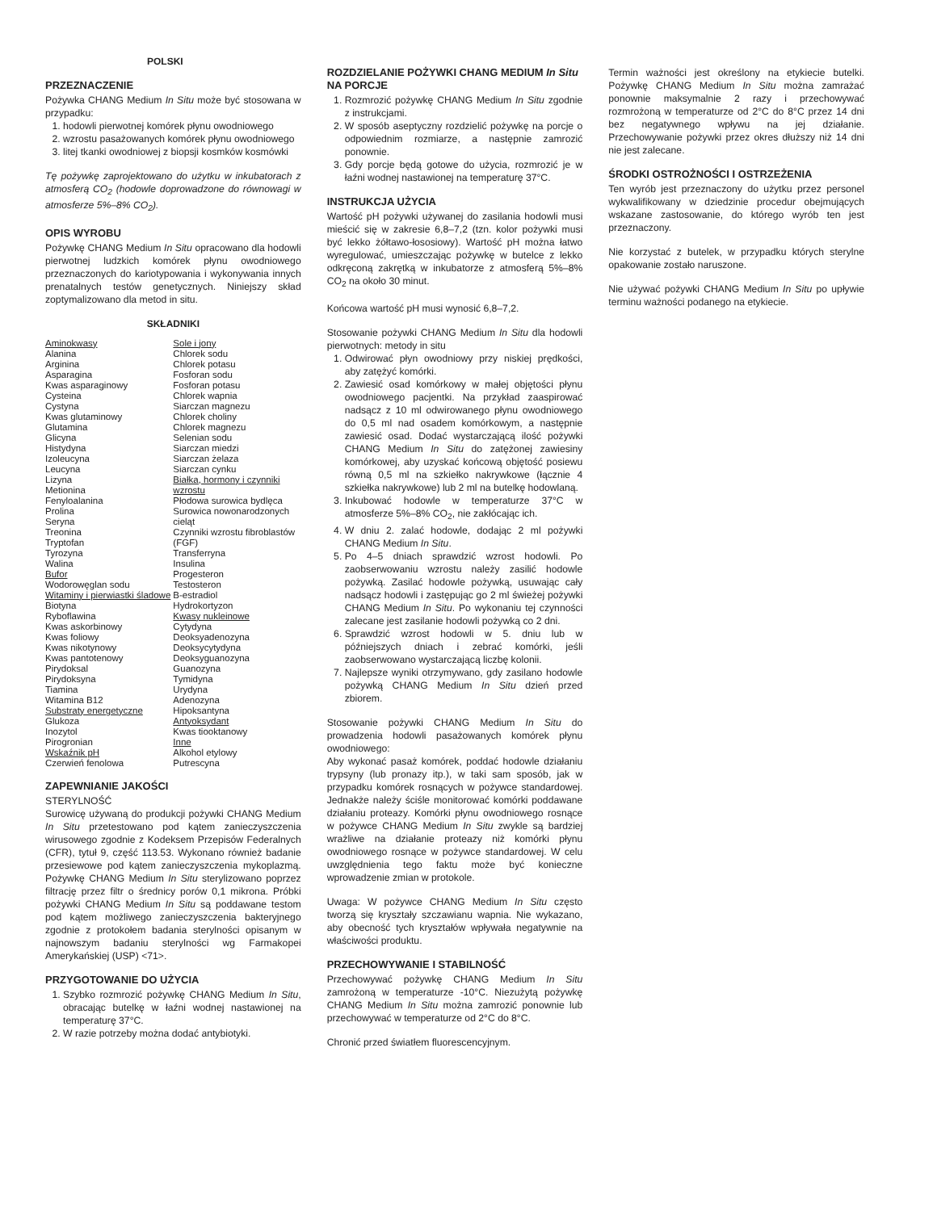POLSKI
PRZEZNACZENIE
Pożywka CHANG Medium In Situ może być stosowana w przypadku:
1. hodowli pierwotnej komórek płynu owodniowego
2. wzrostu pasażowanych komórek płynu owodniowego
3. litej tkanki owodniowej z biopsji kosmków kosmówki
Tę pożywkę zaprojektowano do użytku w inkubatorach z atmosferą CO<sub>2</sub> (hodowle doprowadzone do równowagi w atmosferze 5%–8% CO<sub>2</sub>).
OPIS WYROBU
Pożywkę CHANG Medium In Situ opracowano dla hodowli pierwotnej ludzkich komórek płynu owodniowego przeznaczonych do kariotypowania i wykonywania innych prenatalnych testów genetycznych. Niniejszy skład zoptymalizowano dla metod in situ.
SKŁADNIKI
| Aminokwasy Alanina Arginina Asparagina Kwas asparaginowy Cysteina Cystyna Kwas glutaminowy Glutamina Glicyna Histydyna Izoleucyna Leucyna Lizyna Metionina Fenyloalanina Prolina Seryna Treonina Tryptofan Tyrozyna Walina Bufor Wodorowęglan sodu Witaminy i pierwiastki śladowe Biotyna Ryboflawina Kwas askorbinowy Kwas foliowy Kwas nikotynowy Kwas pantotenowy Pirydoksal Pirydoksyna Tiamina Witamina B12 Substraty energetyczne Glukoza Inozytol Pirogronian Wskaźnik pH Czerwień fenolowa | Sole i jony Chlorek sodu Chlorek potasu Fosforan sodu Fosforan potasu Chlorek wapnia Siarczan magnezu Chlorek choliny Chlorek magnezu Selenian sodu Siarczan miedzi Siarczan żelaza Siarczan cynku Białka, hormony i czynniki wzrostu Płodowa surowica bydlęca Surowica nowonarodzonych cieląt Czynniki wzrostu fibroblastów (FGF) Transferryna Insulina Progesteron Testosteron B-estradiol Hydrokortyzon Kwasy nukleinowe Cytydyna Deoksyadenozyna Deoksycytydyna Deoksyguanozyna Guanozyna Tymidyna Urydyna Adenozyna Hipoksantyna Antyoksydant Kwas tiooktanowy Inne Alkohol etylowy Putrescyna |
ZAPEWNIANIE JAKOŚCI
STERYLNOŚĆ
Surowicę używaną do produkcji pożywki CHANG Medium In Situ przetestowano pod kątem zanieczyszczenia wirusowego zgodnie z Kodeksem Przepisów Federalnych (CFR), tytuł 9, część 113.53. Wykonano również badanie przesiewowe pod kątem zanieczyszczenia mykoplazmą. Pożywkę CHANG Medium In Situ sterylizowano poprzez filtrację przez filtr o średnicy porów 0,1 mikrona. Próbki pożywki CHANG Medium In Situ są poddawane testom pod kątem możliwego zanieczyszczenia bakteryjnego zgodnie z protokołem badania sterylności opisanym w najnowszym badaniu sterylności wg Farmakopei Amerykańskiej (USP) <71>.
PRZYGOTOWANIE DO UŻYCIA
1. Szybko rozmrozić pożywkę CHANG Medium In Situ, obracając butelkę w łaźni wodnej nastawionej na temperaturę 37°C.
2. W razie potrzeby można dodać antybiotyki.
ROZDZIELANIE POŻYWKI CHANG MEDIUM In Situ NA PORCJE
1. Rozmrozić pożywkę CHANG Medium In Situ zgodnie z instrukcjami.
2. W sposób aseptyczny rozdzielić pożywkę na porcje o odpowiednim rozmiarze, a następnie zamrozić ponownie.
3. Gdy porcje będą gotowe do użycia, rozmrozić je w łaźni wodnej nastawionej na temperaturę 37°C.
INSTRUKCJA UŻYCIA
Wartość pH pożywki używanej do zasilania hodowli musi mieścić się w zakresie 6,8–7,2 (tzn. kolor pożywki musi być lekko żółtawo-łososiowy). Wartość pH można łatwo wyregulować, umieszczając pożywkę w butelce z lekko odkręconą zakrętką w inkubatorze z atmosferą 5%–8% CO<sub>2</sub> na około 30 minut.
Końcowa wartość pH musi wynosić 6,8–7,2.
Stosowanie pożywki CHANG Medium In Situ dla hodowli pierwotnych: metody in situ
1. Odwirować płyn owodniowy przy niskiej prędkości, aby zatężyć komórki.
2. Zawiesić osad komórkowy w małej objętości płynu owodniowego pacjentki. Na przykład zaaspirować nadsącz z 10 ml odwirowanego płynu owodniowego do 0,5 ml nad osadem komórkowym, a następnie zawiesić osad. Dodać wystarczającą ilość pożywki CHANG Medium In Situ do zatężonej zawiesiny komórkowej, aby uzyskać końcową objętość posiewu równą 0,5 ml na szkiełko nakrywkowe (łącznie 4 szkiełka nakrywkowe) lub 2 ml na butelkę hodowlaną.
3. Inkubować hodowle w temperaturze 37°C w atmosferze 5%–8% CO<sub>2</sub>, nie zakłócając ich.
4. W dniu 2. zalać hodowle, dodając 2 ml pożywki CHANG Medium In Situ.
5. Po 4–5 dniach sprawdzić wzrost hodowli. Po zaobserwowaniu wzrostu należy zasilić hodowle pożywką. Zasilać hodowle pożywką, usuwając cały nadsącz hodowli i zastępując go 2 ml świeżej pożywki CHANG Medium In Situ. Po wykonaniu tej czynności zalecane jest zasilanie hodowli pożywką co 2 dni.
6. Sprawdzić wzrost hodowli w 5. dniu lub w późniejszych dniach i zebrać komórki, jeśli zaobserwowano wystarczającą liczbę kolonii.
7. Najlepsze wyniki otrzymywano, gdy zasilano hodowle pożywką CHANG Medium In Situ dzień przed zbiorem.
Stosowanie pożywki CHANG Medium In Situ do prowadzenia hodowli pasażowanych komórek płynu owodniowego:
Aby wykonać pasaż komórek, poddać hodowle działaniu trypsyny (lub pronazy itp.), w taki sam sposób, jak w przypadku komórek rosnących w pożywce standardowej. Jednakże należy ściśle monitorować komórki poddawane działaniu proteazy. Komórki płynu owodniowego rosnące w pożywce CHANG Medium In Situ zwykle są bardziej wrażliwe na działanie proteazy niż komórki płynu owodniowego rosnące w pożywce standardowej. W celu uwzględnienia tego faktu może być konieczne wprowadzenie zmian w protokole.
Uwaga: W pożywce CHANG Medium In Situ często tworzą się kryształy szczawianu wapnia. Nie wykazano, aby obecność tych kryształów wpływała negatywnie na właściwości produktu.
PRZECHOWYWANIE I STABILNOŚĆ
Przechowywać pożywkę CHANG Medium In Situ zamrożoną w temperaturze -10°C. Niezużytą pożywkę CHANG Medium In Situ można zamrozić ponownie lub przechowywać w temperaturze od 2°C do 8°C.
Chronić przed światłem fluorescencyjnym.
Termin ważności jest określony na etykiecie butelki. Pożywkę CHANG Medium In Situ można zamrażać ponownie maksymalnie 2 razy i przechowywać rozmrożoną w temperaturze od 2°C do 8°C przez 14 dni bez negatywnego wpływu na jej działanie. Przechowywanie pożywki przez okres dłuższy niż 14 dni nie jest zalecane.
ŚRODKI OSTROŻNOŚCI I OSTRZEŻENIA
Ten wyrób jest przeznaczony do użytku przez personel wykwalifikowany w dziedzinie procedur obejmujących wskazane zastosowanie, do którego wyrób ten jest przeznaczony.
Nie korzystać z butelek, w przypadku których sterylne opakowanie zostało naruszone.
Nie używać pożywki CHANG Medium In Situ po upływie terminu ważności podanego na etykiecie.